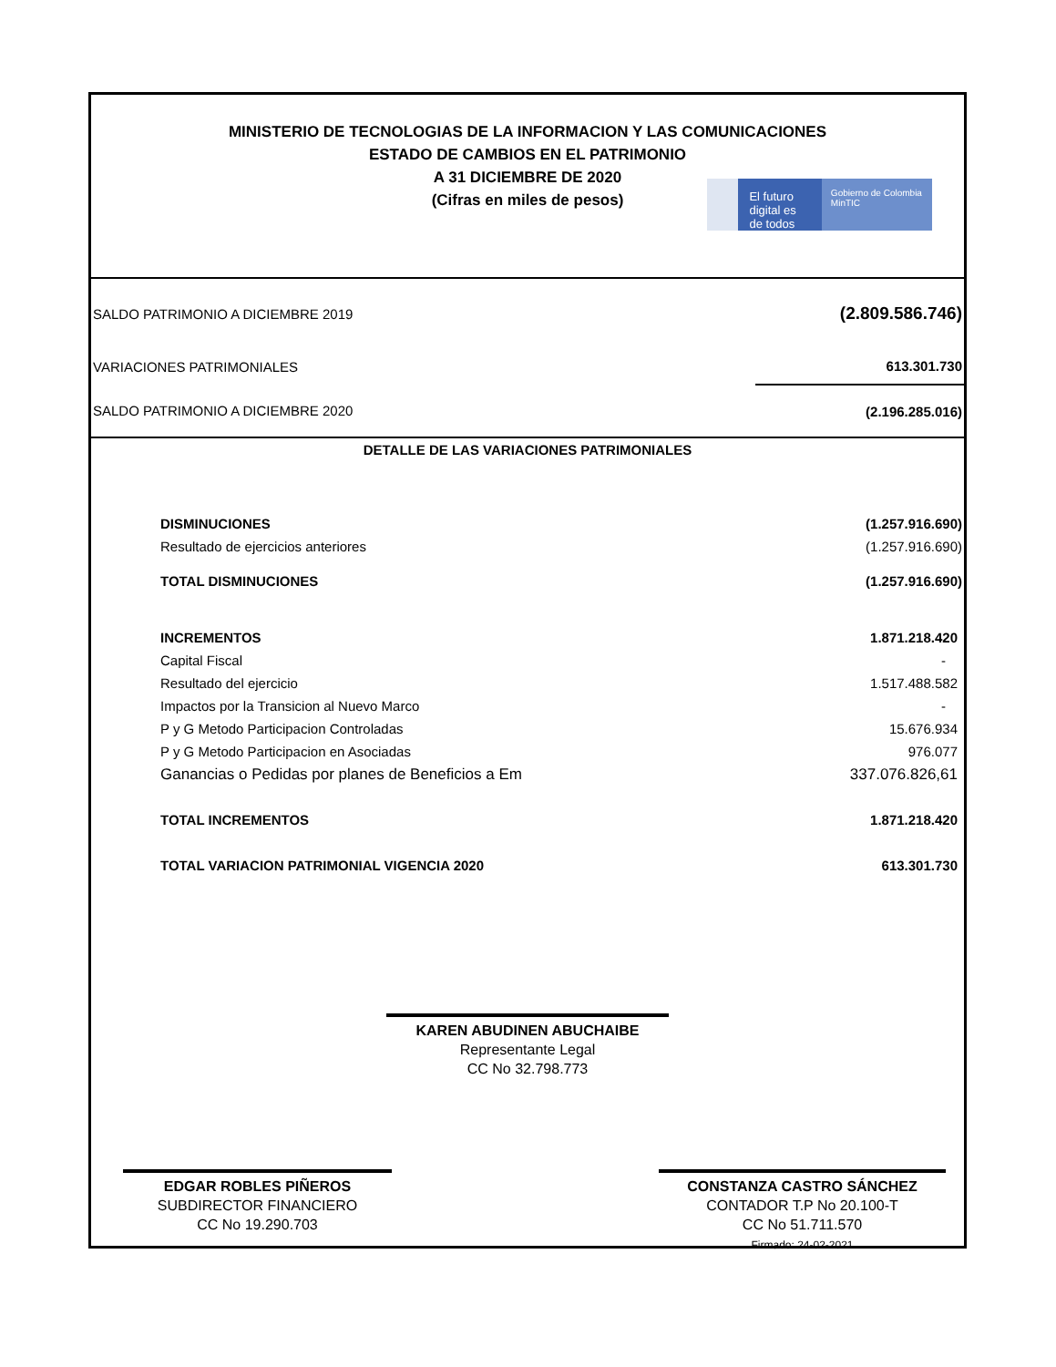MINISTERIO DE TECNOLOGIAS DE LA INFORMACION Y LAS COMUNICACIONES
ESTADO DE CAMBIOS EN EL PATRIMONIO
A 31 DICIEMBRE DE 2020
(Cifras en miles de pesos)
El futuro digital es de todos
Gobierno de Colombia MinTIC
| SALDO PATRIMONIO A DICIEMBRE 2019 | (2.809.586.746) |
| VARIACIONES PATRIMONIALES | 613.301.730 |
| SALDO PATRIMONIO A DICIEMBRE 2020 | (2.196.285.016) |
DETALLE DE LAS VARIACIONES PATRIMONIALES
| DISMINUCIONES | (1.257.916.690) |
| Resultado de ejercicios anteriores | (1.257.916.690) |
| TOTAL DISMINUCIONES | (1.257.916.690) |
| INCREMENTOS | 1.871.218.420 |
| Capital Fiscal | - |
| Resultado del ejercicio | 1.517.488.582 |
| Impactos por la Transicion al Nuevo Marco | - |
| P y G Metodo Participacion Controladas | 15.676.934 |
| P y G Metodo Participacion en Asociadas | 976.077 |
| Ganancias o Pedidas por planes de Beneficios a Em | 337.076.826,61 |
| TOTAL INCREMENTOS | 1.871.218.420 |
| TOTAL VARIACION PATRIMONIAL VIGENCIA 2020 | 613.301.730 |
KAREN ABUDINEN ABUCHAIBE
Representante Legal
CC No 32.798.773
EDGAR ROBLES PIÑEROS
SUBDIRECTOR FINANCIERO
CC No 19.290.703
CONSTANZA CASTRO SÁNCHEZ
CONTADOR T.P No 20.100-T
CC No 51.711.570
Firmado: 24-02-2021